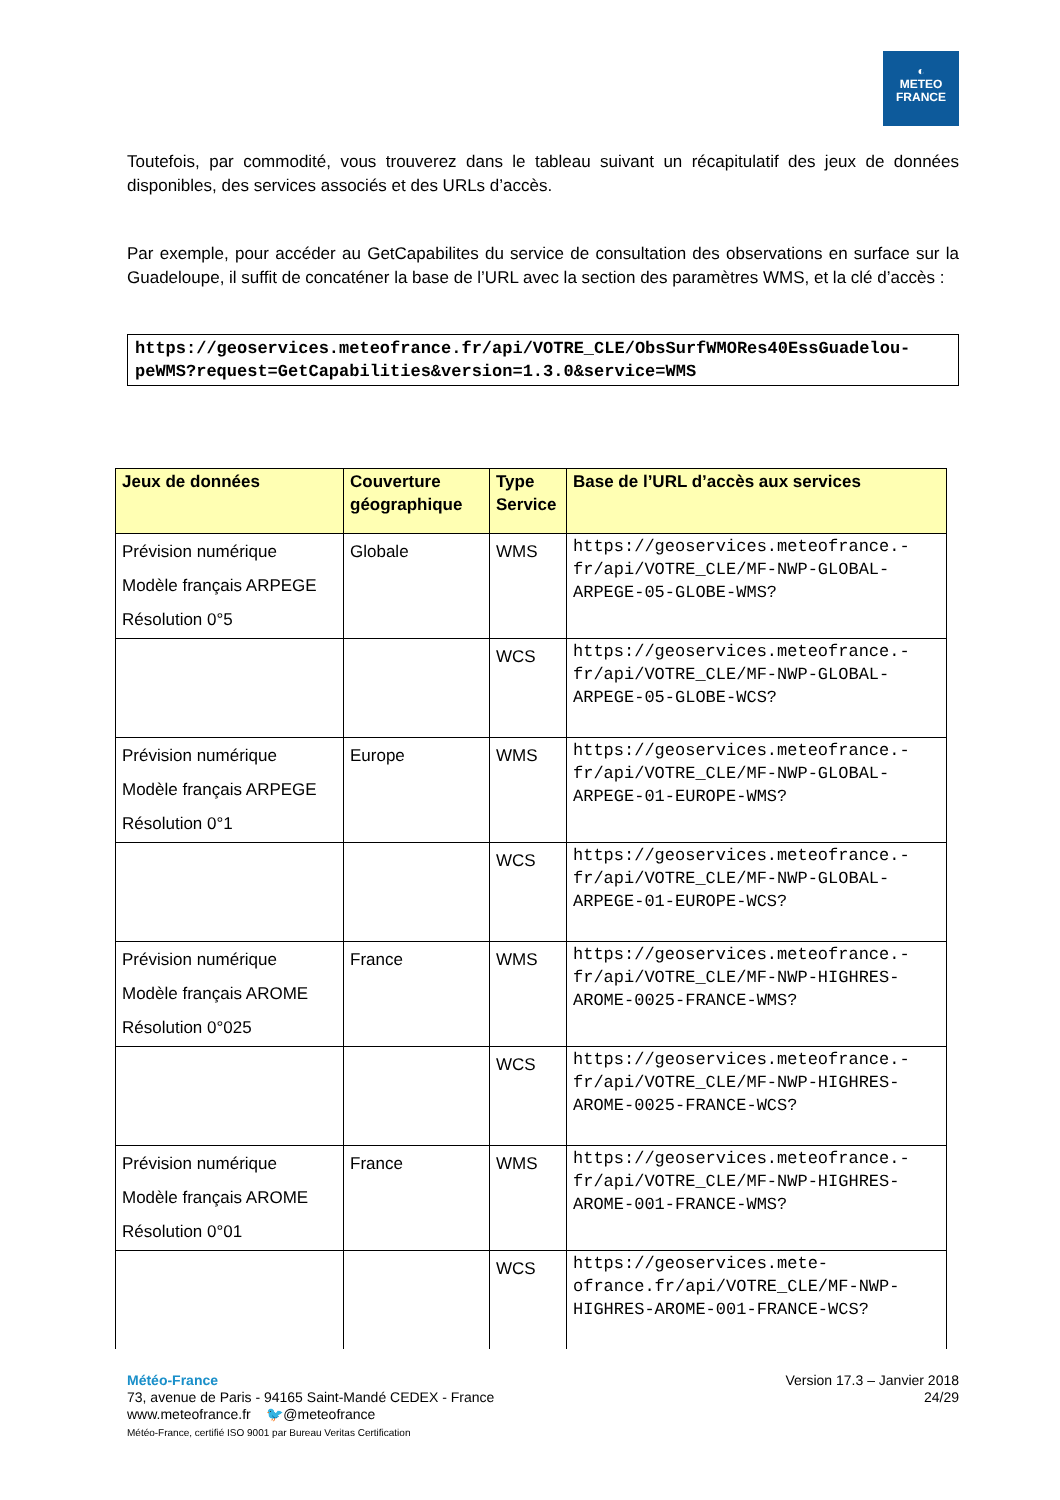◐
METEO
FRANCE
Toutefois, par commodité, vous trouverez dans le tableau suivant un récapitulatif des jeux de données disponibles, des services associés et des URLs d’accès.
Par exemple, pour accéder au GetCapabilites du service de consultation des observations en surface sur la Guadeloupe, il suffit de concaténer la base de l’URL avec la section des paramètres WMS, et la clé d’accès :
https://geoservices.meteofrance.fr/api/VOTRE_CLE/ObsSurfWMORes40EssGuadelou-peWMS?request=GetCapabilities&version=1.3.0&service=WMS
| Jeux de données | Couverture géographique | Type Service | Base de l’URL d’accès aux services |
| --- | --- | --- | --- |
| Prévision numérique Modèle français ARPEGE Résolution 0°5 | Globale | WMS | https://geoservices.meteofrance.-fr/api/VOTRE_CLE/MF-NWP-GLOBAL-ARPEGE-05-GLOBE-WMS? |
| | | WCS | https://geoservices.meteofrance.-fr/api/VOTRE_CLE/MF-NWP-GLOBAL-ARPEGE-05-GLOBE-WCS? |
| Prévision numérique Modèle français ARPEGE Résolution 0°1 | Europe | WMS | https://geoservices.meteofrance.-fr/api/VOTRE_CLE/MF-NWP-GLOBAL-ARPEGE-01-EUROPE-WMS? |
| | | WCS | https://geoservices.meteofrance.-fr/api/VOTRE_CLE/MF-NWP-GLOBAL-ARPEGE-01-EUROPE-WCS? |
| Prévision numérique Modèle français AROME Résolution 0°025 | France | WMS | https://geoservices.meteofrance.-fr/api/VOTRE_CLE/MF-NWP-HIGHRES-AROME-0025-FRANCE-WMS? |
| | | WCS | https://geoservices.meteofrance.-fr/api/VOTRE_CLE/MF-NWP-HIGHRES-AROME-0025-FRANCE-WCS? |
| Prévision numérique Modèle français AROME Résolution 0°01 | France | WMS | https://geoservices.meteofrance.-fr/api/VOTRE_CLE/MF-NWP-HIGHRES-AROME-001-FRANCE-WMS? |
| | | WCS | https://geoservices.mete-ofrance.fr/api/VOTRE_CLE/MF-NWP-HIGHRES-AROME-001-FRANCE-WCS? |
Version 17.3 – Janvier 2018
24/29
Météo-France
73, avenue de Paris - 94165 Saint-Mandé CEDEX - France
www.meteofrance.fr 🐦@meteofrance
Météo-France, certifié ISO 9001 par Bureau Veritas Certification